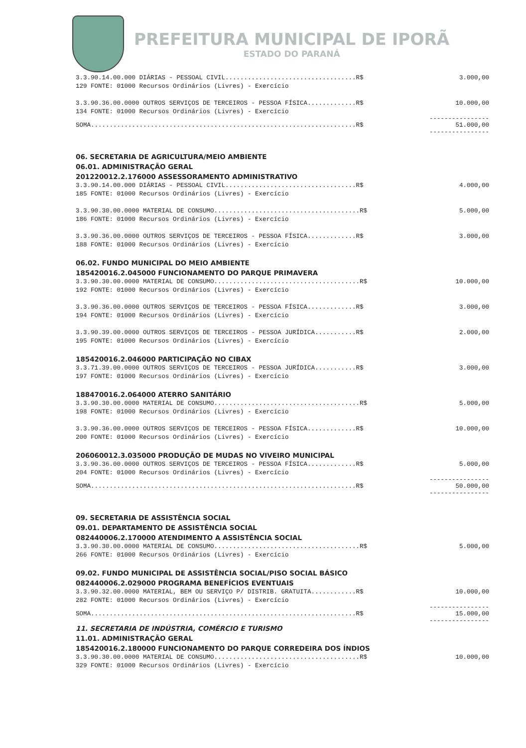PREFEITURA MUNICIPAL DE IPORÃ
ESTADO DO PARANÁ
3.3.90.14.00.000 DIÁRIAS - PESSOAL CIVIL...................................R$ 3.000,00
129 FONTE: 01000 Recursos Ordinários (Livres) - Exercício
3.3.90.36.00.0000 OUTROS SERVIÇOS DE TERCEIROS - PESSOA FÍSICA.............R$ 10.000,00
134 FONTE: 01000 Recursos Ordinários (Livres) - Exercício
----------------
SOMA.......................................................................R$ 51.000,00
----------------
06. SECRETARIA DE AGRICULTURA/MEIO AMBIENTE
06.01. ADMINISTRAÇÃO GERAL
201220012.2.176000 ASSESSORAMENTO ADMINISTRATIVO
3.3.90.14.00.000 DIÁRIAS - PESSOAL CIVIL...................................R$ 4.000,00
185 FONTE: 01000 Recursos Ordinários (Livres) - Exercício
3.3.90.30.00.0000 MATERIAL DE CONSUMO.......................................R$ 5.000,00
186 FONTE: 01000 Recursos Ordinários (Livres) - Exercício
3.3.90.36.00.0000 OUTROS SERVIÇOS DE TERCEIROS - PESSOA FÍSICA.............R$ 3.000,00
188 FONTE: 01000 Recursos Ordinários (Livres) - Exercício
06.02. FUNDO MUNICIPAL DO MEIO AMBIENTE
185420016.2.045000 FUNCIONAMENTO DO PARQUE PRIMAVERA
3.3.90.30.00.0000 MATERIAL DE CONSUMO.......................................R$ 10.000,00
192 FONTE: 01000 Recursos Ordinários (Livres) - Exercício
3.3.90.36.00.0000 OUTROS SERVIÇOS DE TERCEIROS - PESSOA FÍSICA.............R$ 3.000,00
194 FONTE: 01000 Recursos Ordinários (Livres) - Exercício
3.3.90.39.00.0000 OUTROS SERVIÇOS DE TERCEIROS - PESSOA JURÍDICA...........R$ 2.000,00
195 FONTE: 01000 Recursos Ordinários (Livres) - Exercício
185420016.2.046000 PARTICIPAÇÃO NO CIBAX
3.3.71.39.00.0000 OUTROS SERVIÇOS DE TERCEIROS - PESSOA JURÍDICA...........R$ 3.000,00
197 FONTE: 01000 Recursos Ordinários (Livres) - Exercício
188470016.2.064000 ATERRO SANITÁRIO
3.3.90.30.00.0000 MATERIAL DE CONSUMO.......................................R$ 5.000,00
198 FONTE: 01000 Recursos Ordinários (Livres) - Exercício
3.3.90.36.00.0000 OUTROS SERVIÇOS DE TERCEIROS - PESSOA FÍSICA.............R$ 10.000,00
200 FONTE: 01000 Recursos Ordinários (Livres) - Exercício
206060012.3.035000 PRODUÇÃO DE MUDAS NO VIVEIRO MUNICIPAL
3.3.90.36.00.0000 OUTROS SERVIÇOS DE TERCEIROS - PESSOA FÍSICA.............R$ 5.000,00
204 FONTE: 01000 Recursos Ordinários (Livres) - Exercício
----------------
SOMA.......................................................................R$ 50.000,00
----------------
09. SECRETARIA DE ASSISTÊNCIA SOCIAL
09.01. DEPARTAMENTO DE ASSISTÊNCIA SOCIAL
082440006.2.170000 ATENDIMENTO A ASSISTÊNCIA SOCIAL
3.3.90.30.00.0000 MATERIAL DE CONSUMO.......................................R$ 5.000,00
266 FONTE: 01000 Recursos Ordinários (Livres) - Exercício
09.02. FUNDO MUNICIPAL DE ASSISTÊNCIA SOCIAL/PISO SOCIAL BÁSICO
082440006.2.029000 PROGRAMA BENEFÍCIOS EVENTUAIS
3.3.90.32.00.0000 MATERIAL, BEM OU SERVIÇO P/ DISTRIB. GRATUITA............R$ 10.000,00
282 FONTE: 01000 Recursos Ordinários (Livres) - Exercício
----------------
SOMA.......................................................................R$ 15.000,00
----------------
11. SECRETARIA DE INDÚSTRIA, COMÉRCIO E TURISMO
11.01. ADMINISTRAÇÃO GERAL
185420016.2.180000 FUNCIONAMENTO DO PARQUE CORREDEIRA DOS ÍNDIOS
3.3.90.30.00.0000 MATERIAL DE CONSUMO.......................................R$ 10.000,00
329 FONTE: 01000 Recursos Ordinários (Livres) - Exercício